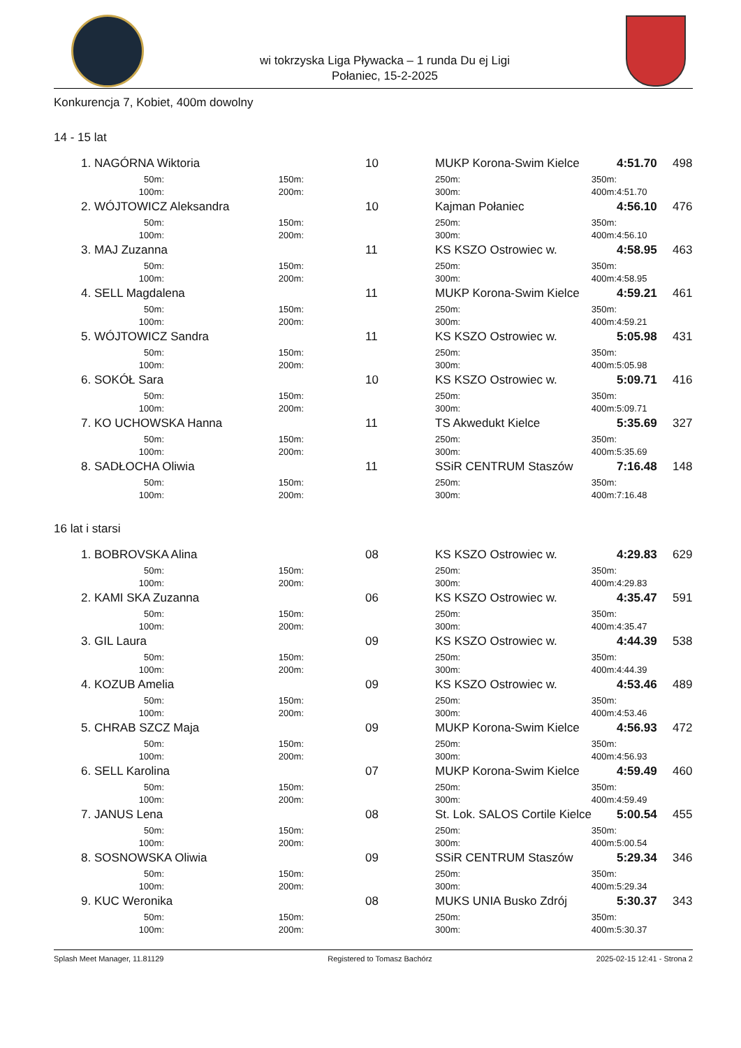wi tokrzyska Liga Pływacka – 1 runda Du ej Ligi
Połaniec, 15-2-2025
Konkurencja 7, Kobiet, 400m dowolny
14 - 15 lat
| 1. | NAGÓRNA Wiktoria | | | 10 | MUKP Korona-Swim Kielce | | 4:51.70 | 498 |
| | 50m: | 150m: | | | 250m: | 350m: | | |
| | 100m: | 200m: | | | 300m: | 400m: | 4:51.70 | |
| 2. | WÓJTOWICZ Aleksandra | | | 10 | Kajman Połaniec | | 4:56.10 | 476 |
| | 50m: | 150m: | | | 250m: | 350m: | | |
| | 100m: | 200m: | | | 300m: | 400m: | 4:56.10 | |
| 3. | MAJ Zuzanna | | | 11 | KS KSZO Ostrowiec w. | | 4:58.95 | 463 |
| | 50m: | 150m: | | | 250m: | 350m: | | |
| | 100m: | 200m: | | | 300m: | 400m: | 4:58.95 | |
| 4. | SELL Magdalena | | | 11 | MUKP Korona-Swim Kielce | | 4:59.21 | 461 |
| | 50m: | 150m: | | | 250m: | 350m: | | |
| | 100m: | 200m: | | | 300m: | 400m: | 4:59.21 | |
| 5. | WÓJTOWICZ Sandra | | | 11 | KS KSZO Ostrowiec w. | | 5:05.98 | 431 |
| | 50m: | 150m: | | | 250m: | 350m: | | |
| | 100m: | 200m: | | | 300m: | 400m: | 5:05.98 | |
| 6. | SOKÓŁ Sara | | | 10 | KS KSZO Ostrowiec w. | | 5:09.71 | 416 |
| | 50m: | 150m: | | | 250m: | 350m: | | |
| | 100m: | 200m: | | | 300m: | 400m: | 5:09.71 | |
| 7. | KO UCHOWSKA Hanna | | | 11 | TS Akwedukt Kielce | | 5:35.69 | 327 |
| | 50m: | 150m: | | | 250m: | 350m: | | |
| | 100m: | 200m: | | | 300m: | 400m: | 5:35.69 | |
| 8. | SADŁOCHA Oliwia | | | 11 | SSiR CENTRUM Staszów | | 7:16.48 | 148 |
| | 50m: | 150m: | | | 250m: | 350m: | | |
| | 100m: | 200m: | | | 300m: | 400m: | 7:16.48 | |
16 lat i starsi
| 1. | BOBROVSKA Alina | | | 08 | KS KSZO Ostrowiec w. | | 4:29.83 | 629 |
| | 50m: | 150m: | | | 250m: | 350m: | | |
| | 100m: | 200m: | | | 300m: | 400m: | 4:29.83 | |
| 2. | KAMI SKA Zuzanna | | | 06 | KS KSZO Ostrowiec w. | | 4:35.47 | 591 |
| | 50m: | 150m: | | | 250m: | 350m: | | |
| | 100m: | 200m: | | | 300m: | 400m: | 4:35.47 | |
| 3. | GIL Laura | | | 09 | KS KSZO Ostrowiec w. | | 4:44.39 | 538 |
| | 50m: | 150m: | | | 250m: | 350m: | | |
| | 100m: | 200m: | | | 300m: | 400m: | 4:44.39 | |
| 4. | KOZUB Amelia | | | 09 | KS KSZO Ostrowiec w. | | 4:53.46 | 489 |
| | 50m: | 150m: | | | 250m: | 350m: | | |
| | 100m: | 200m: | | | 300m: | 400m: | 4:53.46 | |
| 5. | CHRAB SZCZ Maja | | | 09 | MUKP Korona-Swim Kielce | | 4:56.93 | 472 |
| | 50m: | 150m: | | | 250m: | 350m: | | |
| | 100m: | 200m: | | | 300m: | 400m: | 4:56.93 | |
| 6. | SELL Karolina | | | 07 | MUKP Korona-Swim Kielce | | 4:59.49 | 460 |
| | 50m: | 150m: | | | 250m: | 350m: | | |
| | 100m: | 200m: | | | 300m: | 400m: | 4:59.49 | |
| 7. | JANUS Lena | | | 08 | St. Lok. SALOS Cortile Kielce | | 5:00.54 | 455 |
| | 50m: | 150m: | | | 250m: | 350m: | | |
| | 100m: | 200m: | | | 300m: | 400m: | 5:00.54 | |
| 8. | SOSNOWSKA Oliwia | | | 09 | SSiR CENTRUM Staszów | | 5:29.34 | 346 |
| | 50m: | 150m: | | | 250m: | 350m: | | |
| | 100m: | 200m: | | | 300m: | 400m: | 5:29.34 | |
| 9. | KUC Weronika | | | 08 | MUKS UNIA Busko Zdrój | | 5:30.37 | 343 |
| | 50m: | 150m: | | | 250m: | 350m: | | |
| | 100m: | 200m: | | | 300m: | 400m: | 5:30.37 | |
Splash Meet Manager, 11.81129 Registered to Tomasz Bachórz 2025-02-15 12:41 - Strona 2